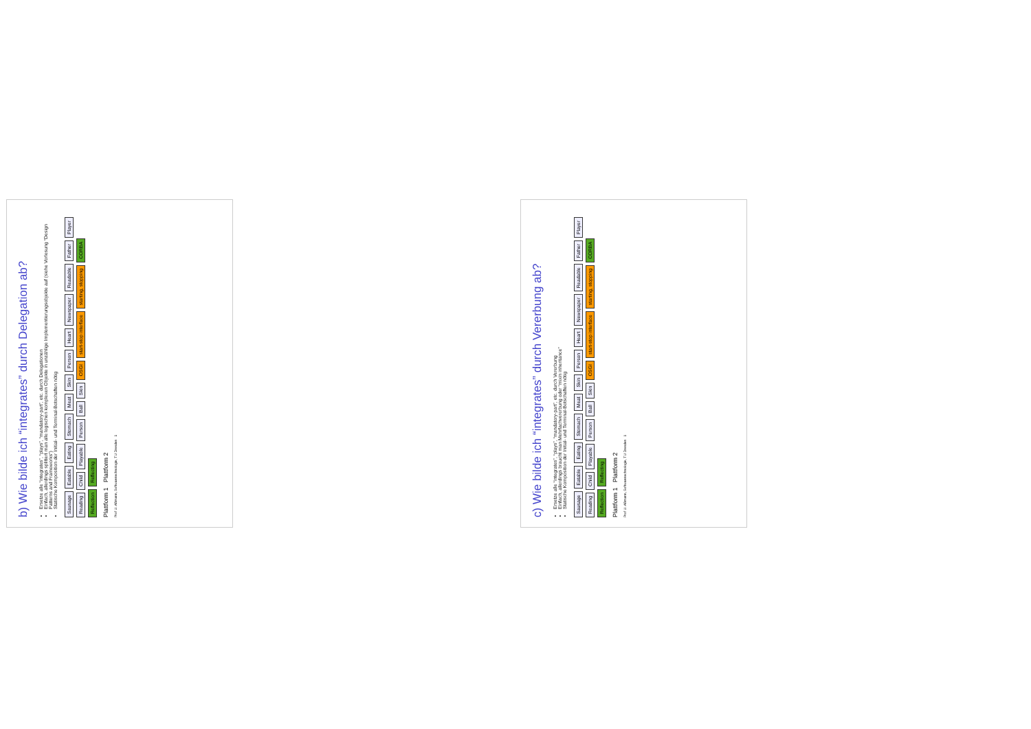b) Wie bilde ich “integrates” durch Delegation ab?
Ersetze alle “integrates”, “plays”, “mandatory-part”, etc. durch Delegationen
Einfach, allerdings splittert man alle logischen komplexen Objekte in unzählige Implementierungsobjekte auf (siehe Vorlesung “Design Patterns and Frameworks”)
Statische Komposition der Initial- und Terminal-Botschaften nötig
Sausage Eatable Eating Stomach Meat Skin Person Heart Newspaper Readable Father Player Reading Child Playable Person Ball Skin OSGI start-stop interface starting, stopping CORBA Reflection Reflecting
Plattform 1 Plattform 2
Prof U. Aßmann, Softwaretechnologie, TU Dresden 1
c) Wie bilde ich “integrates” durch Vererbung ab?
Ersetze alle “integrates”, “plays”, “mandatory-part”, etc. durch Vererbung
Einfach, allerdings braucht man Mehrfachvererbung oder “mixin inheritance”
Statische Komposition der Initial- und Terminal-Botschaften nötig
Sausage Eatable Eating Stomach Meat Skin Person Heart Newspaper Readable Father Player Reading Child Playable Person Ball Skin OSGI start-stop interface starting, stopping CORBA Reflection Reflecting
Plattform 1 Plattform 2
Prof U. Aßmann, Softwaretechnologie, TU Dresden 1